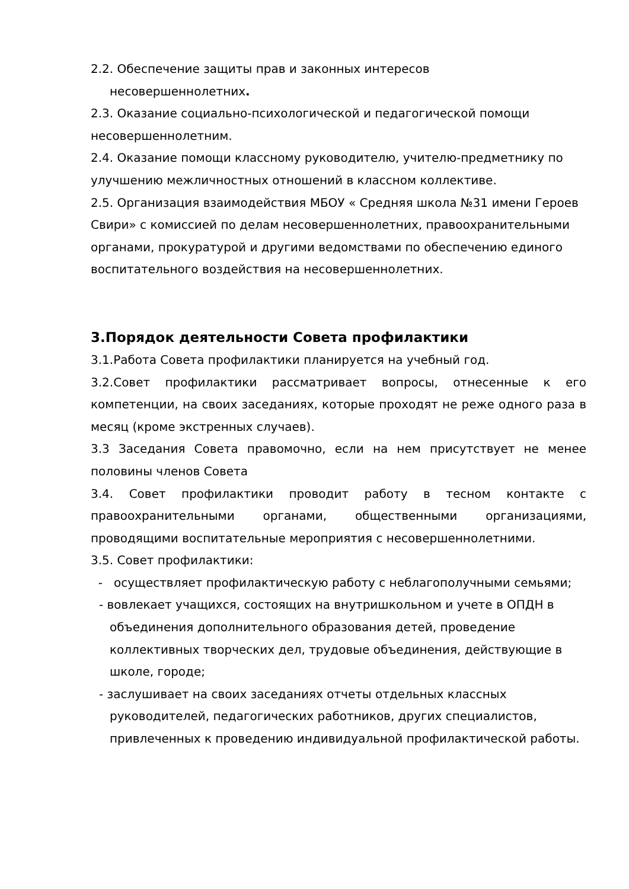2.2. Обеспечение защиты прав и законных интересов
несовершеннолетних.
2.3. Оказание социально-психологической и педагогической помощи несовершеннолетним.
2.4. Оказание помощи классному руководителю, учителю-предметнику по улучшению межличностных отношений в классном коллективе.
2.5. Организация взаимодействия МБОУ « Средняя школа №31 имени Героев Свири» с комиссией по делам несовершеннолетних, правоохранительными органами, прокуратурой и другими ведомствами по обеспечению единого воспитательного воздействия на несовершеннолетних.
3.Порядок деятельности Совета профилактики
3.1.Работа Совета профилактики планируется на учебный год.
3.2.Совет профилактики рассматривает вопросы, отнесенные к его компетенции, на своих заседаниях, которые проходят не реже одного раза в месяц (кроме экстренных случаев).
3.3 Заседания Совета правомочно, если на нем присутствует не менее половины членов Совета
3.4. Совет профилактики проводит работу в тесном контакте с правоохранительными органами, общественными организациями, проводящими воспитательные мероприятия с несовершеннолетними.
3.5. Совет профилактики:
- осуществляет профилактическую работу с неблагополучными семьями;
- вовлекает учащихся, состоящих на внутришкольном и учете в ОПДН в объединения дополнительного образования детей, проведение коллективных творческих дел, трудовые объединения, действующие в школе, городе;
- заслушивает на своих заседаниях отчеты отдельных классных руководителей, педагогических работников, других специалистов, привлеченных к проведению индивидуальной профилактической работы.